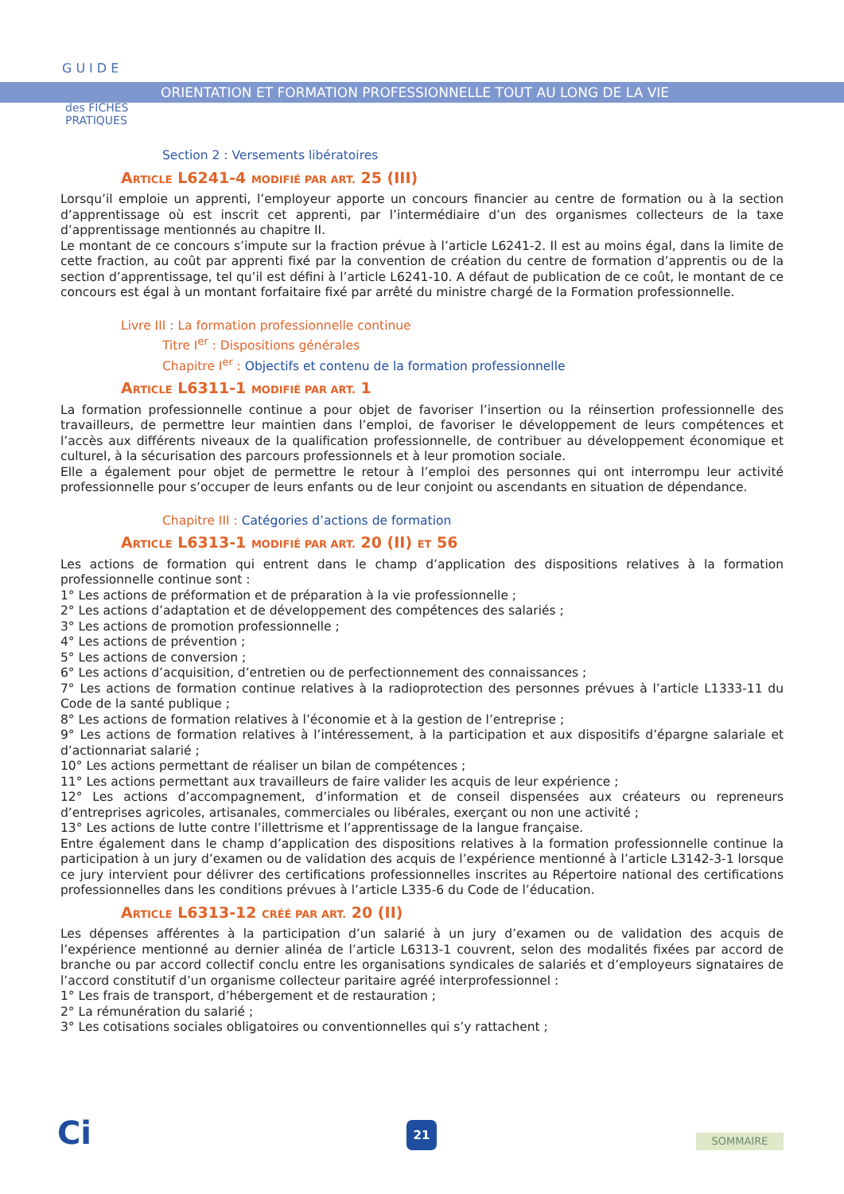GUIDE
des FICHES
PRATIQUES
ORIENTATION ET FORMATION PROFESSIONNELLE TOUT AU LONG DE LA VIE
Section 2 : Versements libératoires
ARTICLE L6241-4 MODIFIÉ PAR ART. 25 (III)
Lorsqu’il emploie un apprenti, l’employeur apporte un concours financier au centre de formation ou à la section d’apprentissage où est inscrit cet apprenti, par l’intermédiaire d’un des organismes collecteurs de la taxe d’apprentissage mentionnés au chapitre II.
Le montant de ce concours s’impute sur la fraction prévue à l’article L6241-2. Il est au moins égal, dans la limite de cette fraction, au coût par apprenti fixé par la convention de création du centre de formation d’apprentis ou de la section d’apprentissage, tel qu’il est défini à l’article L6241-10. A défaut de publication de ce coût, le montant de ce concours est égal à un montant forfaitaire fixé par arrêté du ministre chargé de la Formation professionnelle.
Livre III : La formation professionnelle continue
Titre I<sup>er</sup> : Dispositions générales
Chapitre I<sup>er</sup> : Objectifs et contenu de la formation professionnelle
ARTICLE L6311-1 MODIFIÉ PAR ART. 1
La formation professionnelle continue a pour objet de favoriser l’insertion ou la réinsertion professionnelle des travailleurs, de permettre leur maintien dans l’emploi, de favoriser le développement de leurs compétences et l’accès aux différents niveaux de la qualification professionnelle, de contribuer au développement économique et culturel, à la sécurisation des parcours professionnels et à leur promotion sociale.
Elle a également pour objet de permettre le retour à l’emploi des personnes qui ont interrompu leur activité professionnelle pour s’occuper de leurs enfants ou de leur conjoint ou ascendants en situation de dépendance.
Chapitre III : Catégories d’actions de formation
ARTICLE L6313-1 MODIFIÉ PAR ART. 20 (II) ET 56
Les actions de formation qui entrent dans le champ d’application des dispositions relatives à la formation professionnelle continue sont :
1° Les actions de préformation et de préparation à la vie professionnelle ;
2° Les actions d’adaptation et de développement des compétences des salariés ;
3° Les actions de promotion professionnelle ;
4° Les actions de prévention ;
5° Les actions de conversion ;
6° Les actions d’acquisition, d’entretien ou de perfectionnement des connaissances ;
7° Les actions de formation continue relatives à la radioprotection des personnes prévues à l’article L1333-11 du Code de la santé publique ;
8° Les actions de formation relatives à l’économie et à la gestion de l’entreprise ;
9° Les actions de formation relatives à l’intéressement, à la participation et aux dispositifs d’épargne salariale et d’actionnariat salarié ;
10° Les actions permettant de réaliser un bilan de compétences ;
11° Les actions permettant aux travailleurs de faire valider les acquis de leur expérience ;
12° Les actions d’accompagnement, d’information et de conseil dispensées aux créateurs ou repreneurs d’entreprises agricoles, artisanales, commerciales ou libérales, exerçant ou non une activité ;
13° Les actions de lutte contre l’illettrisme et l’apprentissage de la langue française.
Entre également dans le champ d’application des dispositions relatives à la formation professionnelle continue la participation à un jury d’examen ou de validation des acquis de l’expérience mentionné à l’article L3142-3-1 lorsque ce jury intervient pour délivrer des certifications professionnelles inscrites au Répertoire national des certifications professionnelles dans les conditions prévues à l’article L335-6 du Code de l’éducation.
ARTICLE L6313-12 CRÉÉ PAR ART. 20 (II)
Les dépenses afférentes à la participation d’un salarié à un jury d’examen ou de validation des acquis de l’expérience mentionné au dernier alinéa de l’article L6313-1 couvrent, selon des modalités fixées par accord de branche ou par accord collectif conclu entre les organisations syndicales de salariés et d’employeurs signataires de l’accord constitutif d’un organisme collecteur paritaire agréé interprofessionnel :
1° Les frais de transport, d’hébergement et de restauration ;
2° La rémunération du salarié ;
3° Les cotisations sociales obligatoires ou conventionnelles qui s’y rattachent ;
Ci 21
SOMMAIRE